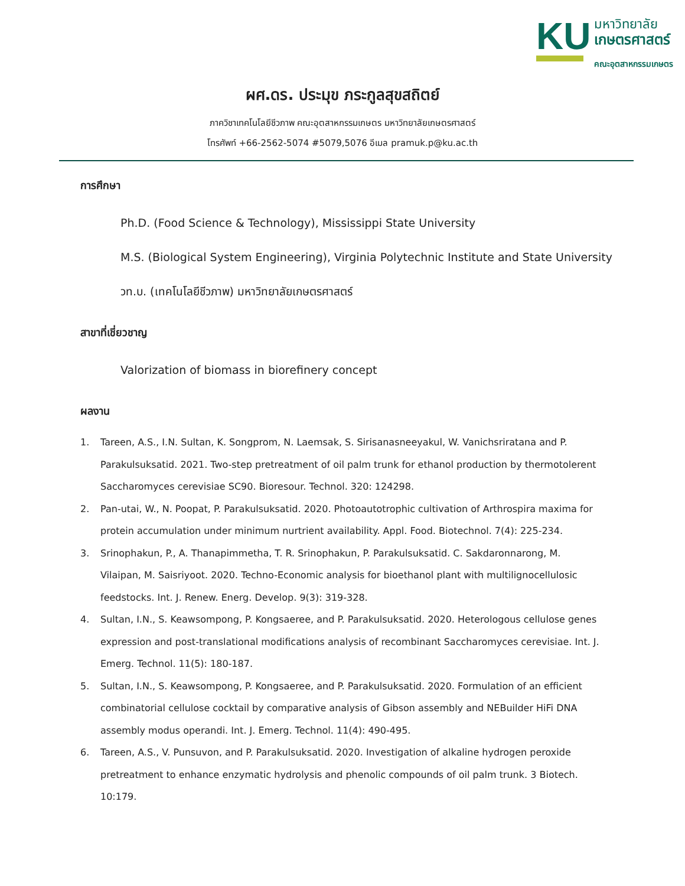KU
มหาวิทยาลัย
เกษตรศาสตร์
คณะอุตสาหกรรมเกษตร
ผศ.ดร. ประมุข ภระกูลสุขสถิตย์
ภาควิชาเทคโนโลยีชีวภาพ คณะอุตสาหกรรมเกษตร มหาวิทยาลัยเกษตรศาสตร์
โทรศัพท์ +66-2562-5074 #5079,5076 อีเมล pramuk.p@ku.ac.th
การศึกษา
Ph.D. (Food Science & Technology), Mississippi State University
M.S. (Biological System Engineering), Virginia Polytechnic Institute and State University
วท.บ. (เทคโนโลยีชีวภาพ) มหาวิทยาลัยเกษตรศาสตร์
สาขาที่เชี่ยวชาญ
Valorization of biomass in biorefinery concept
ผลงาน
1. Tareen, A.S., I.N. Sultan, K. Songprom, N. Laemsak, S. Sirisanasneeyakul, W. Vanichsriratana and P. Parakulsuksatid. 2021. Two-step pretreatment of oil palm trunk for ethanol production by thermotolerent Saccharomyces cerevisiae SC90. Bioresour. Technol. 320: 124298.
2. Pan-utai, W., N. Poopat, P. Parakulsuksatid. 2020. Photoautotrophic cultivation of Arthrospira maxima for protein accumulation under minimum nurtrient availability. Appl. Food. Biotechnol. 7(4): 225-234.
3. Srinophakun, P., A. Thanapimmetha, T. R. Srinophakun, P. Parakulsuksatid. C. Sakdaronnarong, M. Vilaipan, M. Saisriyoot. 2020. Techno-Economic analysis for bioethanol plant with multilignocellulosic feedstocks. Int. J. Renew. Energ. Develop. 9(3): 319-328.
4. Sultan, I.N., S. Keawsompong, P. Kongsaeree, and P. Parakulsuksatid. 2020. Heterologous cellulose genes expression and post-translational modifications analysis of recombinant Saccharomyces cerevisiae. Int. J. Emerg. Technol. 11(5): 180-187.
5. Sultan, I.N., S. Keawsompong, P. Kongsaeree, and P. Parakulsuksatid. 2020. Formulation of an efficient combinatorial cellulose cocktail by comparative analysis of Gibson assembly and NEBuilder HiFi DNA assembly modus operandi. Int. J. Emerg. Technol. 11(4): 490-495.
6. Tareen, A.S., V. Punsuvon, and P. Parakulsuksatid. 2020. Investigation of alkaline hydrogen peroxide pretreatment to enhance enzymatic hydrolysis and phenolic compounds of oil palm trunk. 3 Biotech. 10:179.